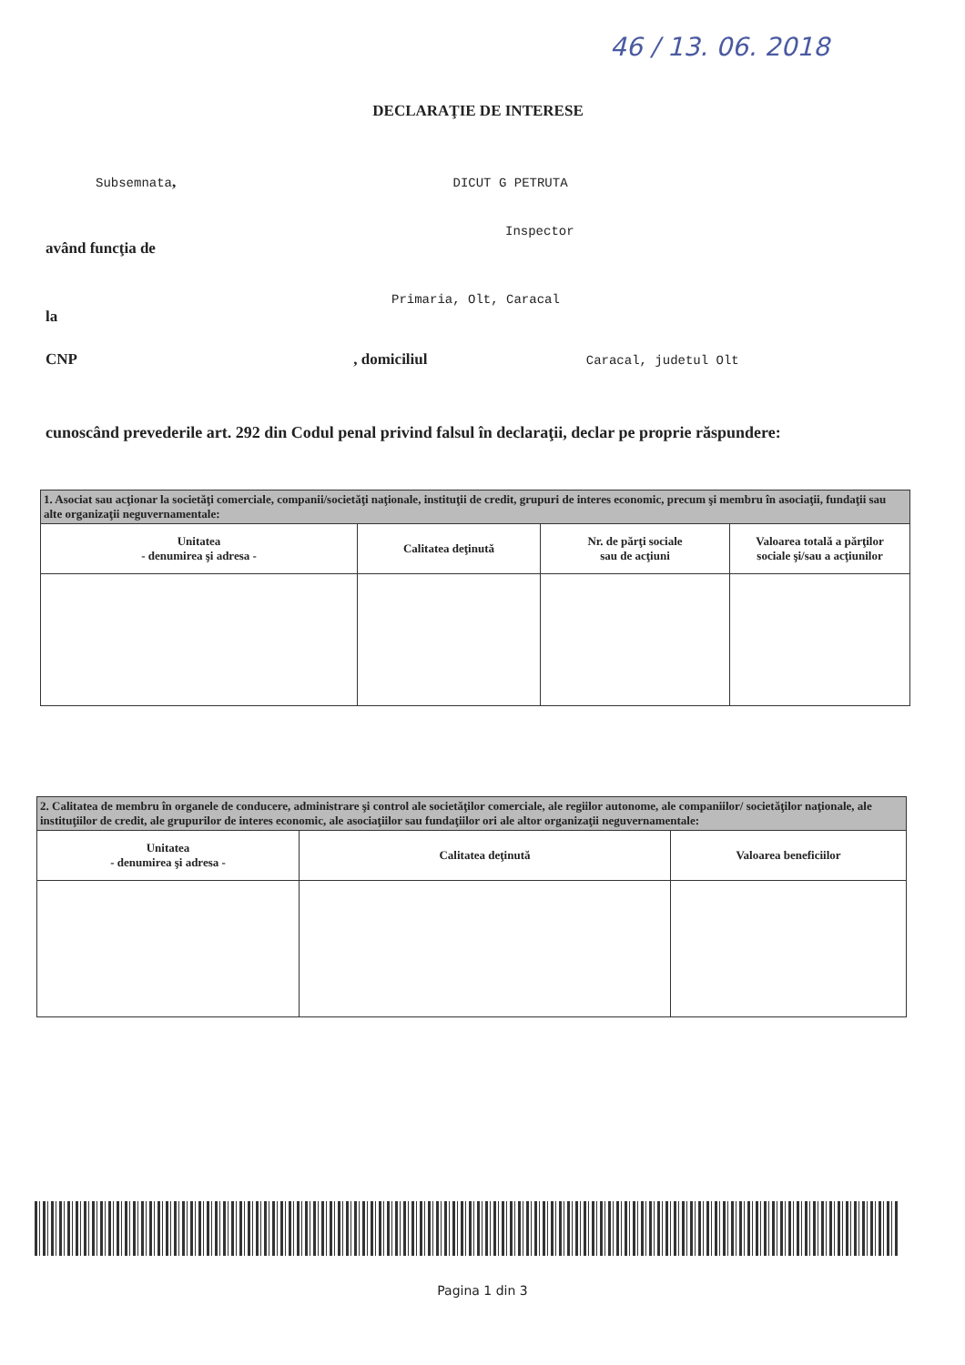46 / 13. 06. 2018
DECLARAŢIE DE INTERESE
Subsemnata, DICUT G PETRUTA
Inspector
având funcţia de
Primaria, Olt, Caracal
la
CNP , domiciliul Caracal, judetul Olt
cunoscând prevederile art. 292 din Codul penal privind falsul în declaraţii, declar pe proprie răspundere:
| 1. Asociat sau acţionar la societăţi comerciale, companii/societăţi naţionale, instituţii de credit, grupuri de interes economic, precum şi membru în asociaţii, fundaţii sau alte organizaţii neguvernamentale: | | | |
| Unitatea - denumirea şi adresa - | Calitatea deţinută | Nr. de părţi sociale sau de acţiuni | Valoarea totală a părţilor sociale şi/sau a acţiunilor |
| 2. Calitatea de membru în organele de conducere, administrare şi control ale societăţilor comerciale, ale regiilor autonome, ale companiilor/ societăţilor naţionale, ale instituţiilor de credit, ale grupurilor de interes economic, ale asociaţiilor sau fundaţiilor ori ale altor organizaţii neguvernamentale: | | |
| Unitatea - denumirea şi adresa - | Calitatea deţinută | Valoarea beneficiilor |
Pagina 1 din 3